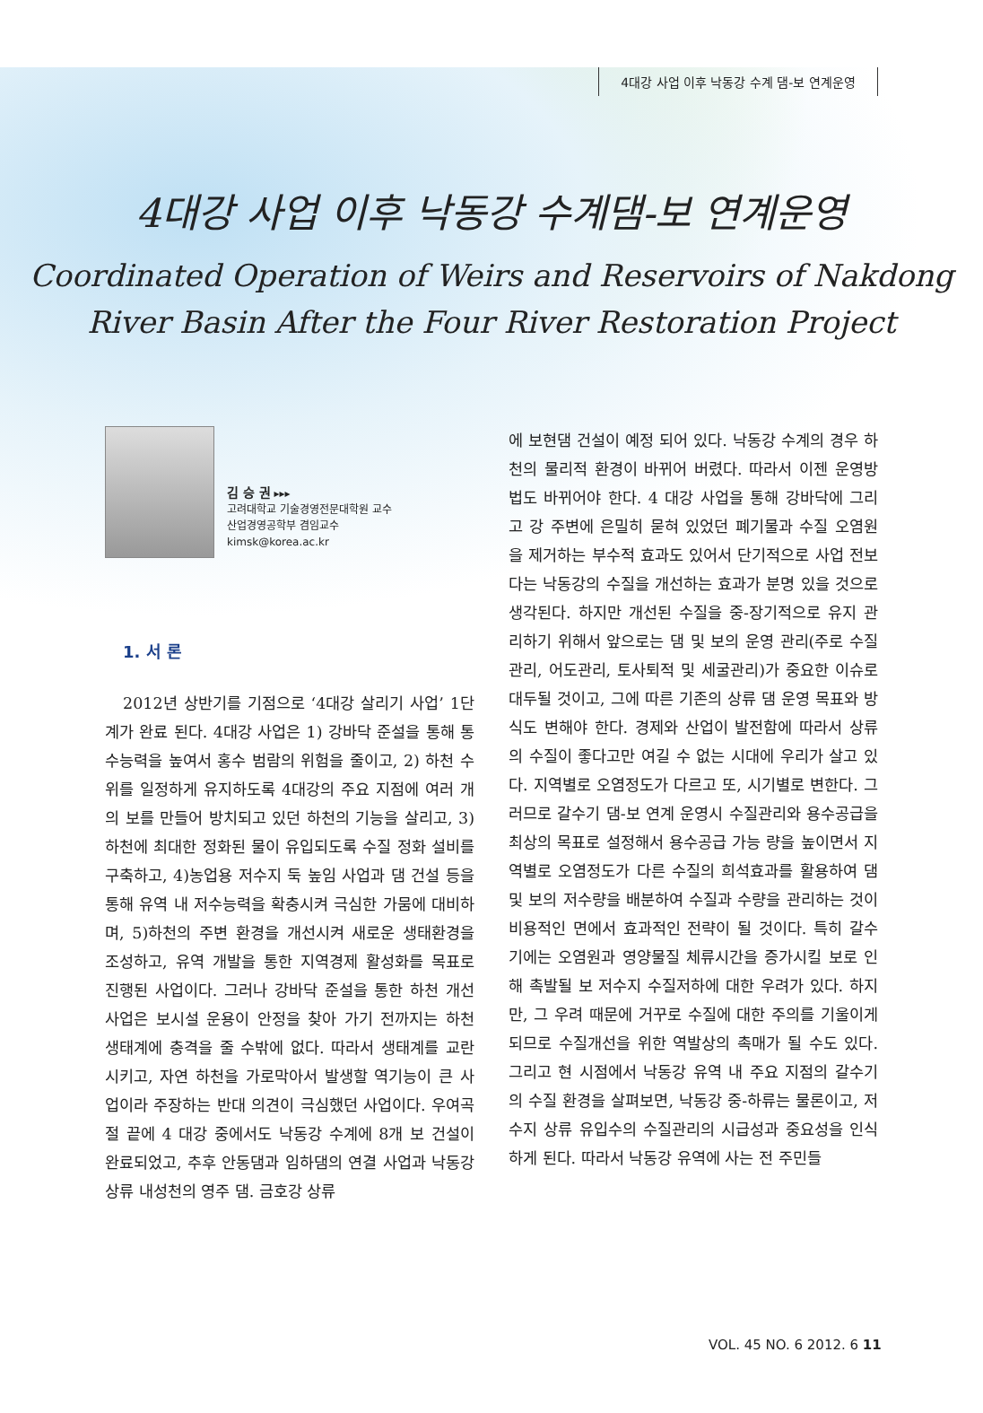4대강 사업 이후 낙동강 수계 댐-보 연계운영
4대강 사업 이후 낙동강 수계댐-보 연계운영
Coordinated Operation of Weirs and Reservoirs of Nakdong
River Basin After the Four River Restoration Project
김 승 권 ▸▸▸
고려대학교 기술경영전문대학원 교수
산업경영공학부 겸임교수
kimsk@korea.ac.kr
1. 서 론
2012년 상반기를 기점으로 ‘4대강 살리기 사업’ 1단계가 완료 된다. 4대강 사업은 1) 강바닥 준설을 통해 통수능력을 높여서 홍수 범람의 위험을 줄이고, 2) 하천 수위를 일정하게 유지하도록 4대강의 주요 지점에 여러 개의 보를 만들어 방치되고 있던 하천의 기능을 살리고, 3)하천에 최대한 정화된 물이 유입되도록 수질 정화 설비를 구축하고, 4)농업용 저수지 둑 높임 사업과 댐 건설 등을 통해 유역 내 저수능력을 확충시켜 극심한 가뭄에 대비하며, 5)하천의 주변 환경을 개선시켜 새로운 생태환경을 조성하고, 유역 개발을 통한 지역경제 활성화를 목표로 진행된 사업이다. 그러나 강바닥 준설을 통한 하천 개선사업은 보시설 운용이 안정을 찾아 가기 전까지는 하천 생태계에 충격을 줄 수밖에 없다. 따라서 생태계를 교란시키고, 자연 하천을 가로막아서 발생할 역기능이 큰 사업이라 주장하는 반대 의견이 극심했던 사업이다. 우여곡절 끝에 4 대강 중에서도 낙동강 수계에 8개 보 건설이 완료되었고, 추후 안동댐과 임하댐의 연결 사업과 낙동강 상류 내성천의 영주 댐. 금호강 상류
에 보현댐 건설이 예정 되어 있다. 낙동강 수계의 경우 하천의 물리적 환경이 바뀌어 버렸다. 따라서 이젠 운영방법도 바뀌어야 한다. 4 대강 사업을 통해 강바닥에 그리고 강 주변에 은밀히 묻혀 있었던 폐기물과 수질 오염원을 제거하는 부수적 효과도 있어서 단기적으로 사업 전보다는 낙동강의 수질을 개선하는 효과가 분명 있을 것으로 생각된다. 하지만 개선된 수질을 중-장기적으로 유지 관리하기 위해서 앞으로는 댐 및 보의 운영 관리(주로 수질관리, 어도관리, 토사퇴적 및 세굴관리)가 중요한 이슈로 대두될 것이고, 그에 따른 기존의 상류 댐 운영 목표와 방식도 변해야 한다. 경제와 산업이 발전함에 따라서 상류의 수질이 좋다고만 여길 수 없는 시대에 우리가 살고 있다. 지역별로 오염정도가 다르고 또, 시기별로 변한다. 그러므로 갈수기 댐-보 연계 운영시 수질관리와 용수공급을 최상의 목표로 설정해서 용수공급 가능 량을 높이면서 지역별로 오염정도가 다른 수질의 희석효과를 활용하여 댐 및 보의 저수량을 배분하여 수질과 수량을 관리하는 것이 비용적인 면에서 효과적인 전략이 될 것이다. 특히 갈수기에는 오염원과 영양물질 체류시간을 증가시킬 보로 인해 촉발될 보 저수지 수질저하에 대한 우려가 있다. 하지만, 그 우려 때문에 거꾸로 수질에 대한 주의를 기울이게 되므로 수질개선을 위한 역발상의 촉매가 될 수도 있다. 그리고 현 시점에서 낙동강 유역 내 주요 지점의 갈수기의 수질 환경을 살펴보면, 낙동강 중-하류는 물론이고, 저수지 상류 유입수의 수질관리의 시급성과 중요성을 인식하게 된다. 따라서 낙동강 유역에 사는 전 주민들
VOL. 45 NO. 6 2012. 6 11